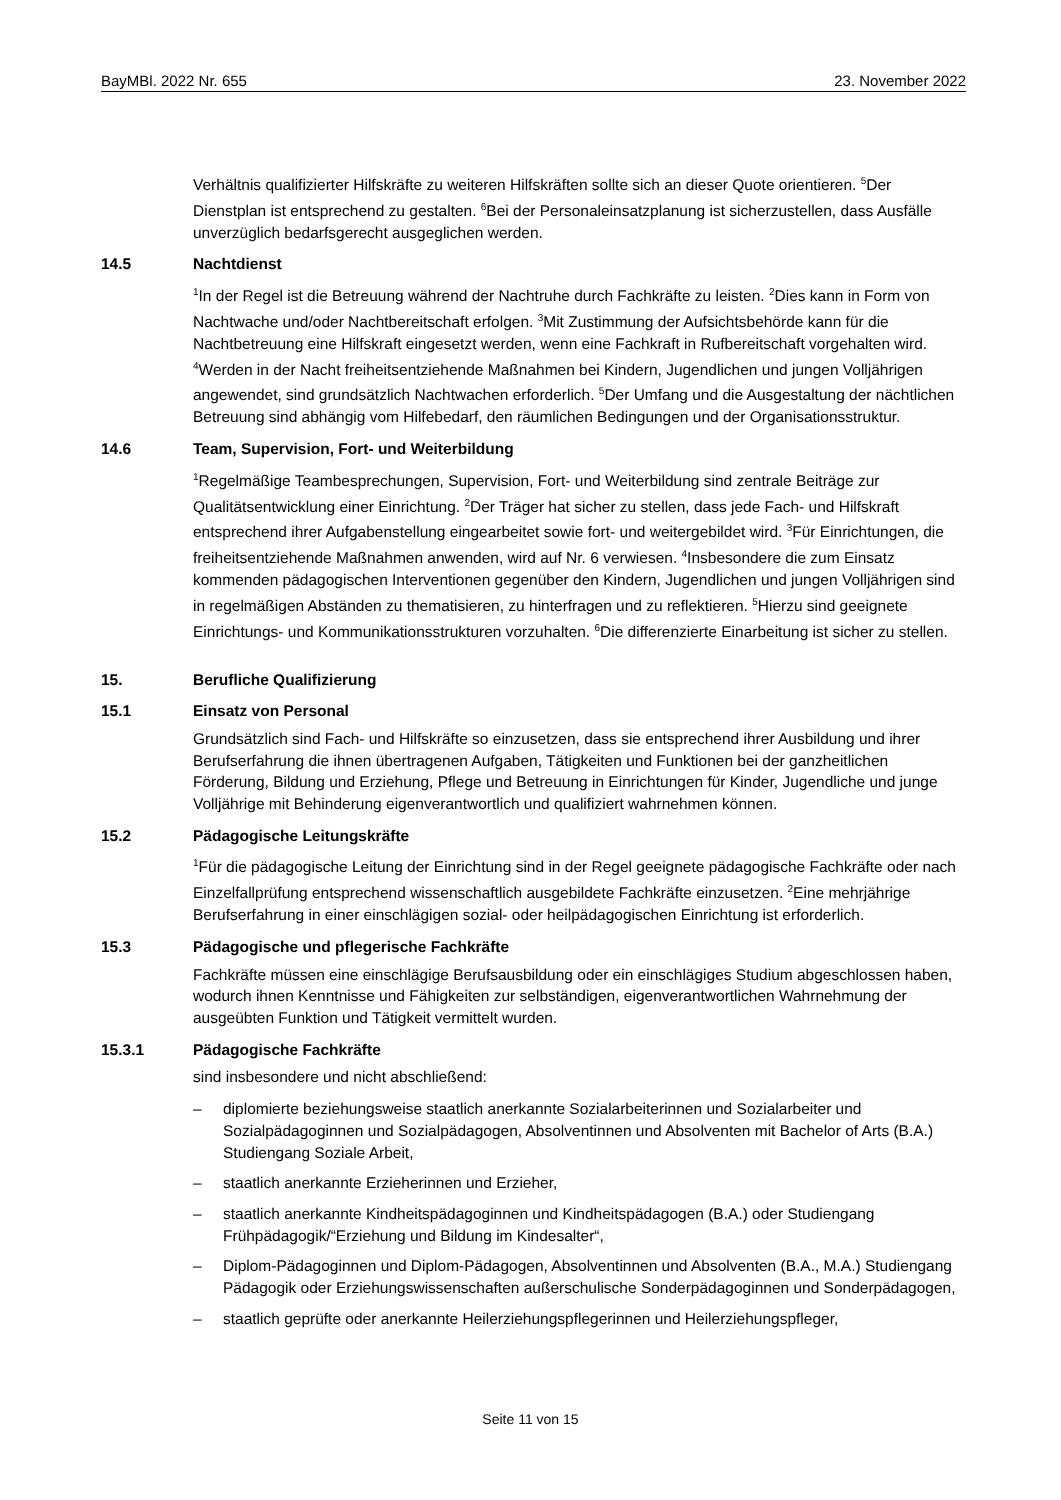BayMBl. 2022 Nr. 655 23. November 2022
Verhältnis qualifizierter Hilfskräfte zu weiteren Hilfskräften sollte sich an dieser Quote orientieren. <sup>5</sup>Der Dienstplan ist entsprechend zu gestalten. <sup>6</sup>Bei der Personaleinsatzplanung ist sicherzustellen, dass Ausfälle unverzüglich bedarfsgerecht ausgeglichen werden.
14.5 Nachtdienst
<sup>1</sup> In der Regel ist die Betreuung während der Nachtruhe durch Fachkräfte zu leisten. <sup>2</sup>Dies kann in Form von Nachtwache und/oder Nachtbereitschaft erfolgen. <sup>3</sup>Mit Zustimmung der Aufsichtsbehörde kann für die Nachtbetreuung eine Hilfskraft eingesetzt werden, wenn eine Fachkraft in Rufbereitschaft vorgehalten wird. <sup>4</sup>Werden in der Nacht freiheitsentziehende Maßnahmen bei Kindern, Jugendlichen und jungen Volljährigen angewendet, sind grundsätzlich Nachtwachen erforderlich. <sup>5</sup>Der Umfang und die Ausgestaltung der nächtlichen Betreuung sind abhängig vom Hilfebedarf, den räumlichen Bedingungen und der Organisationsstruktur.
14.6 Team, Supervision, Fort- und Weiterbildung
<sup>1</sup> Regelmäßige Teambesprechungen, Supervision, Fort- und Weiterbildung sind zentrale Beiträge zur Qualitätsentwicklung einer Einrichtung. <sup>2</sup>Der Träger hat sicher zu stellen, dass jede Fach- und Hilfskraft entsprechend ihrer Aufgabenstellung eingearbeitet sowie fort- und weitergebildet wird. <sup>3</sup>Für Einrichtungen, die freiheitsentziehende Maßnahmen anwenden, wird auf Nr. 6 verwiesen. <sup>4</sup>Insbesondere die zum Einsatz kommenden pädagogischen Interventionen gegenüber den Kindern, Jugendlichen und jungen Volljährigen sind in regelmäßigen Abständen zu thematisieren, zu hinterfragen und zu reflektieren. <sup>5</sup>Hierzu sind geeignete Einrichtungs- und Kommunikationsstrukturen vorzuhalten. <sup>6</sup>Die differenzierte Einarbeitung ist sicher zu stellen.
15. Berufliche Qualifizierung
15.1 Einsatz von Personal
Grundsätzlich sind Fach- und Hilfskräfte so einzusetzen, dass sie entsprechend ihrer Ausbildung und ihrer Berufserfahrung die ihnen übertragenen Aufgaben, Tätigkeiten und Funktionen bei der ganzheitlichen Förderung, Bildung und Erziehung, Pflege und Betreuung in Einrichtungen für Kinder, Jugendliche und junge Volljährige mit Behinderung eigenverantwortlich und qualifiziert wahrnehmen können.
15.2 Pädagogische Leitungskräfte
<sup>1</sup> Für die pädagogische Leitung der Einrichtung sind in der Regel geeignete pädagogische Fachkräfte oder nach Einzelfallprüfung entsprechend wissenschaftlich ausgebildete Fachkräfte einzusetzen. <sup>2</sup>Eine mehrjährige Berufserfahrung in einer einschlägigen sozial- oder heilpädagogischen Einrichtung ist erforderlich.
15.3 Pädagogische und pflegerische Fachkräfte
Fachkräfte müssen eine einschlägige Berufsausbildung oder ein einschlägiges Studium abgeschlossen haben, wodurch ihnen Kenntnisse und Fähigkeiten zur selbständigen, eigenverantwortlichen Wahrnehmung der ausgeübten Funktion und Tätigkeit vermittelt wurden.
15.3.1 Pädagogische Fachkräfte
sind insbesondere und nicht abschließend:
– diplomierte beziehungsweise staatlich anerkannte Sozialarbeiterinnen und Sozialarbeiter und Sozialpädagoginnen und Sozialpädagogen, Absolventinnen und Absolventen mit Bachelor of Arts (B.A.) Studiengang Soziale Arbeit,
– staatlich anerkannte Erzieherinnen und Erzieher,
– staatlich anerkannte Kindheitspädagoginnen und Kindheitspädagogen (B.A.) oder Studiengang Frühpädagogik/“Erziehung und Bildung im Kindesalter“,
– Diplom-Pädagoginnen und Diplom-Pädagogen, Absolventinnen und Absolventen (B.A., M.A.) Studiengang Pädagogik oder Erziehungswissenschaften außerschulische Sonderpädagoginnen und Sonderpädagogen,
– staatlich geprüfte oder anerkannte Heilerziehungspflegerinnen und Heilerziehungspfleger,
Seite 11 von 15